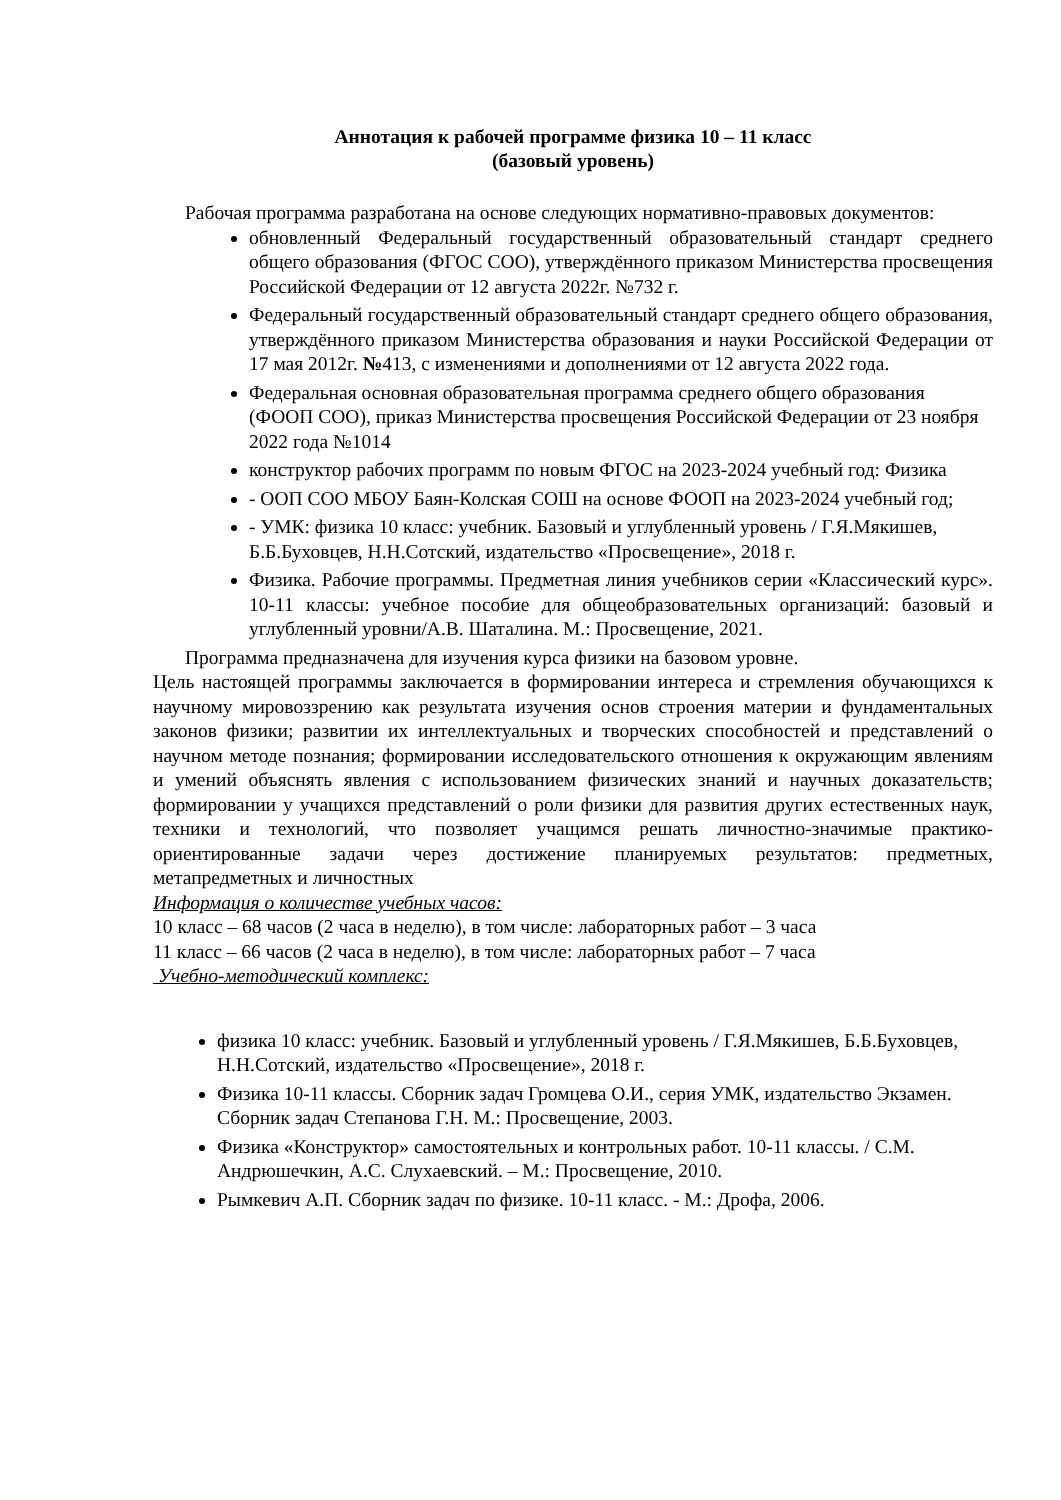Аннотация к рабочей программе физика 10 – 11 класс
(базовый уровень)
Рабочая программа разработана на основе следующих нормативно-правовых документов:
обновленный Федеральный государственный образовательный стандарт среднего общего образования (ФГОС СОО), утверждённого приказом Министерства просвещения Российской Федерации от 12 августа 2022г. №732 г.
Федеральный государственный образовательный стандарт среднего общего образования, утверждённого приказом Министерства образования и науки Российской Федерации от 17 мая 2012г. №413, с изменениями и дополнениями от 12 августа 2022 года.
Федеральная основная образовательная программа среднего общего образования (ФООП СОО), приказ Министерства просвещения Российской Федерации от 23 ноября 2022 года №1014
конструктор рабочих программ по новым ФГОС на 2023-2024 учебный год: Физика
- ООП СОО МБОУ Баян-Колская СОШ на основе ФООП на 2023-2024 учебный год;
- УМК: физика 10 класс: учебник. Базовый и углубленный уровень / Г.Я.Мякишев, Б.Б.Буховцев, Н.Н.Сотский, издательство «Просвещение», 2018 г.
Физика. Рабочие программы. Предметная линия учебников серии «Классический курс». 10-11 классы: учебное пособие для общеобразовательных организаций: базовый и углубленный уровни/А.В. Шаталина. М.: Просвещение, 2021.
Программа предназначена для изучения курса физики на базовом уровне.
Цель настоящей программы заключается в формировании интереса и стремления обучающихся к научному мировоззрению как результата изучения основ строения материи и фундаментальных законов физики; развитии их интеллектуальных и творческих способностей и представлений о научном методе познания; формировании исследовательского отношения к окружающим явлениям и умений объяснять явления с использованием физических знаний и научных доказательств; формировании у учащихся представлений о роли физики для развития других естественных наук, техники и технологий, что позволяет учащимся решать личностно-значимые практико-ориентированные задачи через достижение планируемых результатов: предметных, метапредметных и личностных
Информация о количестве учебных часов:
10 класс – 68 часов (2 часа в неделю), в том числе: лабораторных работ – 3 часа
11 класс – 66 часов (2 часа в неделю), в том числе: лабораторных работ – 7 часа
Учебно-методический комплекс:
физика 10 класс: учебник. Базовый и углубленный уровень / Г.Я.Мякишев, Б.Б.Буховцев, Н.Н.Сотский, издательство «Просвещение», 2018 г.
Физика 10-11 классы. Сборник задач Громцева О.И., серия УМК, издательство Экзамен. Сборник задач Степанова Г.Н. М.: Просвещение, 2003.
Физика «Конструктор» самостоятельных и контрольных работ. 10-11 классы. / С.М. Андрюшечкин, А.С. Слухаевский. – М.: Просвещение, 2010.
Рымкевич А.П. Сборник задач по физике. 10-11 класс. - М.: Дрофа, 2006.